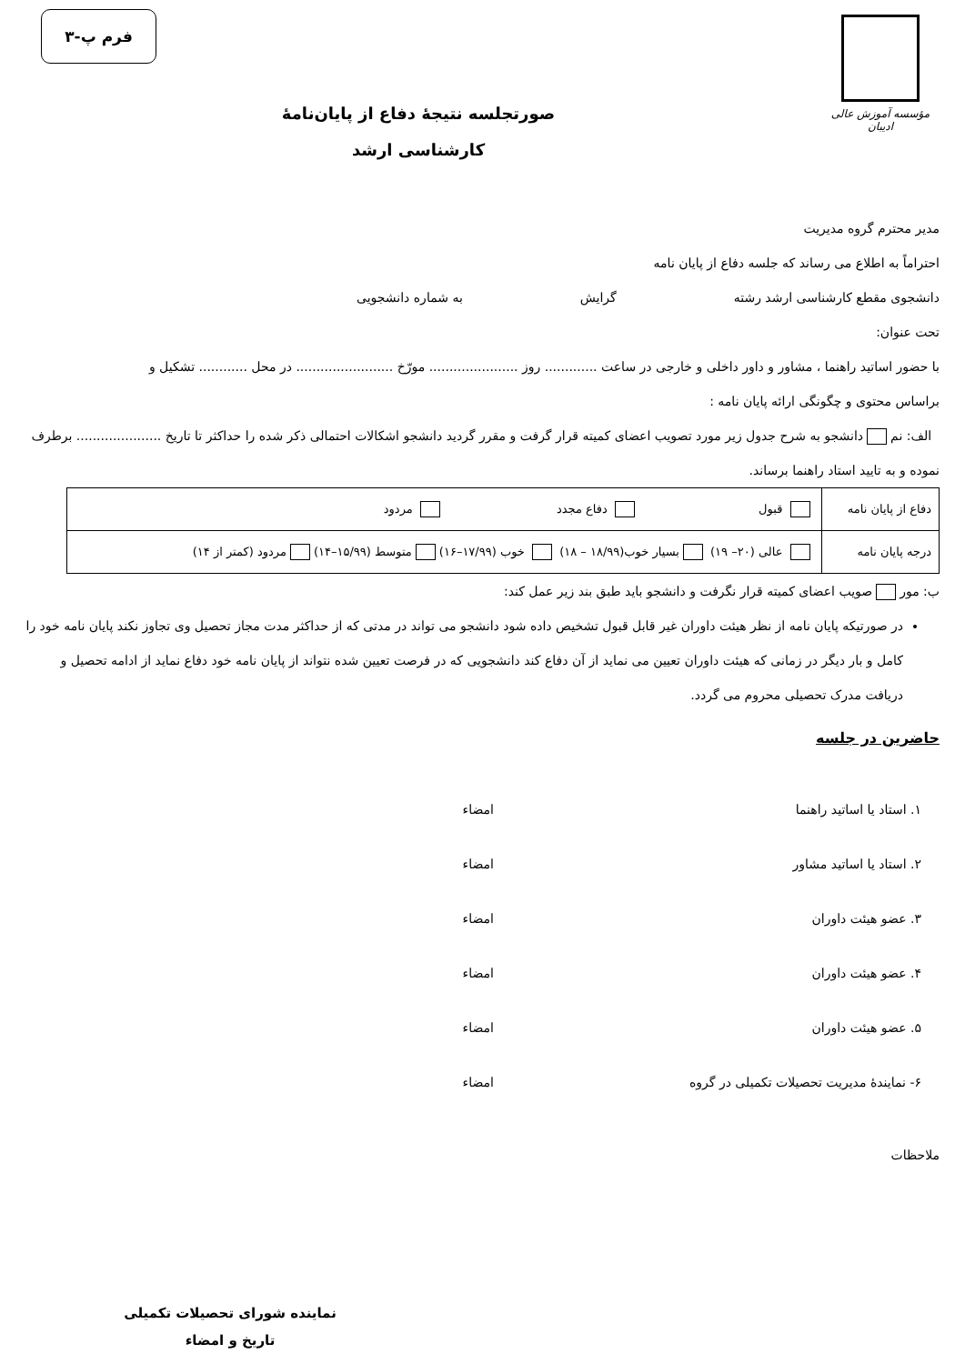مؤسسه آموزش عالی ادیبان
فرم پ-۳
صورتجلسه نتیجهٔ دفاع از پایان‌نامهٔ
کارشناسی ارشد
مدیر محترم گروه مدیریت
احتراماً به اطلاع می رساند که جلسه دفاع از پایان نامه
دانشجوی مقطع کارشناسی ارشد رشته گرایش به شماره دانشجویی
تحت عنوان:
با حضور اساتید راهنما ، مشاور و داور داخلی و خارجی در ساعت ............. روز ...................... مورّخ ........................ در محل ............ تشکیل و
براساس محتوی و چگونگی ارائه پایان نامه :
الف: نم دانشجو به شرح جدول زیر مورد تصویب اعضای کمیته قرار گرفت و مقرر گردید دانشجو اشکالات احتمالی ذکر شده را حداکثر تا تاریخ ..................... برطرف نموده و به تایید استاد راهنما برساند.
| دفاع از پایان نامه | قبول دفاع مجدد مردود |
| درجه پایان نامه | عالی (۲۰– ۱۹) بسیار خوب(۱۸/۹۹ – ۱۸) خوب (۱۷/۹۹–۱۶) متوسط (۱۵/۹۹–۱۴) مردود (کمتر از ۱۴) |
ب: مور صویب اعضای کمیته قرار نگرفت و دانشجو باید طبق بند زیر عمل کند:
در صورتیکه پایان نامه از نظر هیئت داوران غیر قابل قبول تشخیص داده شود دانشجو می تواند در مدتی که از حداکثر مدت مجاز تحصیل وی تجاوز نکند پایان نامه خود را کامل و بار دیگر در زمانی که هیئت داوران تعیین می نماید از آن دفاع کند دانشجویی که در فرصت تعیین شده نتواند از پایان نامه خود دفاع نماید از ادامه تحصیل و دریافت مدرک تحصیلی محروم می گردد.
حاضرین در جلسه
۱. استاد یا اساتید راهنما امضاء
۲. استاد یا اساتید مشاور امضاء
۳. عضو هیئت داوران امضاء
۴. عضو هیئت داوران امضاء
۵. عضو هیئت داوران امضاء
۶- نمایندهٔ مدیریت تحصیلات تکمیلی در گروه امضاء
ملاحظات
نماینده شورای تحصیلات تکمیلی
تاریخ و امضاء